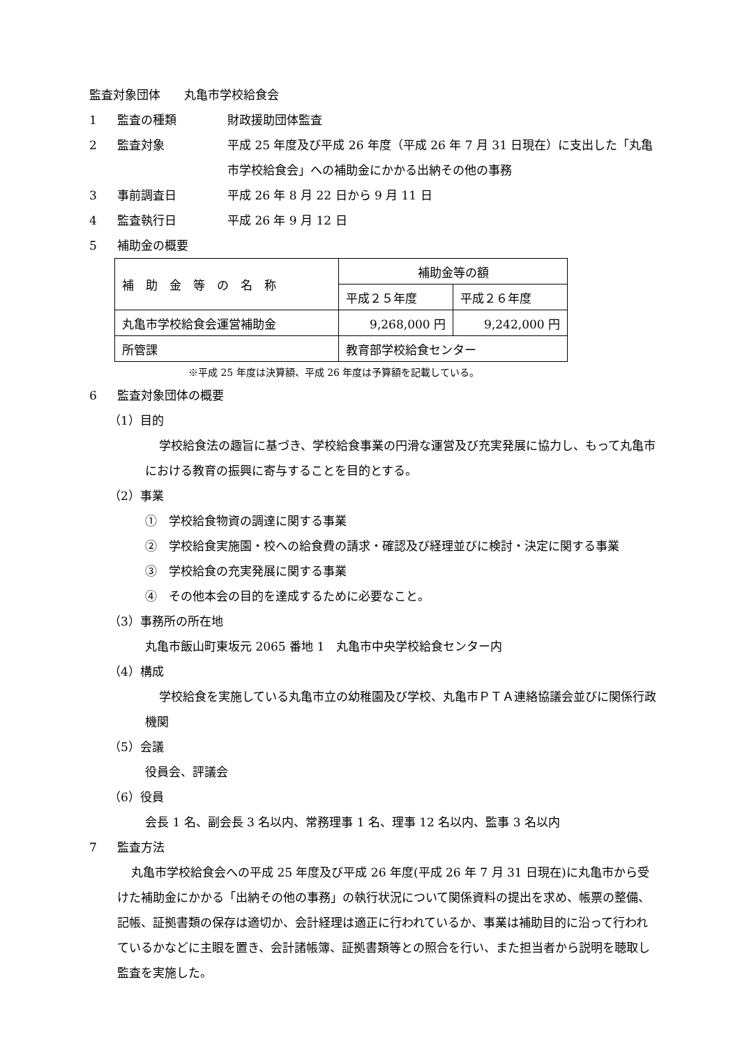監査対象団体　　丸亀市学校給食会
1 監査の種類 財政援助団体監査
2 監査対象 平成 25 年度及び平成 26 年度（平成 26 年 7 月 31 日現在）に支出した「丸亀市学校給食会」への補助金にかかる出納その他の事務
3 事前調査日 平成 26 年 8 月 22 日から 9 月 11 日
4 監査執行日 平成 26 年 9 月 12 日
5 補助金の概要
| 補 助 金 等 の 名 称 | 補助金等の額 | |
| | 平成２５年度 | 平成２６年度 |
| 丸亀市学校給食会運営補助金 | 9,268,000 円 | 9,242,000 円 |
| 所管課 | 教育部学校給食センター | |
※平成 25 年度は決算額、平成 26 年度は予算額を記載している。
6 監査対象団体の概要
（1）目的
学校給食法の趣旨に基づき、学校給食事業の円滑な運営及び充実発展に協力し、もって丸亀市における教育の振興に寄与することを目的とする。
（2）事業
①　学校給食物資の調達に関する事業
②　学校給食実施園・校への給食費の請求・確認及び経理並びに検討・決定に関する事業
③　学校給食の充実発展に関する事業
④　その他本会の目的を達成するために必要なこと。
（3）事務所の所在地
丸亀市飯山町東坂元 2065 番地 1　丸亀市中央学校給食センター内
（4）構成
学校給食を実施している丸亀市立の幼稚園及び学校、丸亀市ＰＴＡ連絡協議会並びに関係行政機関
（5）会議
役員会、評議会
（6）役員
会長 1 名、副会長 3 名以内、常務理事 1 名、理事 12 名以内、監事 3 名以内
7 監査方法
丸亀市学校給食会への平成 25 年度及び平成 26 年度(平成 26 年 7 月 31 日現在)に丸亀市から受けた補助金にかかる「出納その他の事務」の執行状況について関係資料の提出を求め、帳票の整備、記帳、証拠書類の保存は適切か、会計経理は適正に行われているか、事業は補助目的に沿って行われているかなどに主眼を置き、会計諸帳簿、証拠書類等との照合を行い、また担当者から説明を聴取し監査を実施した。